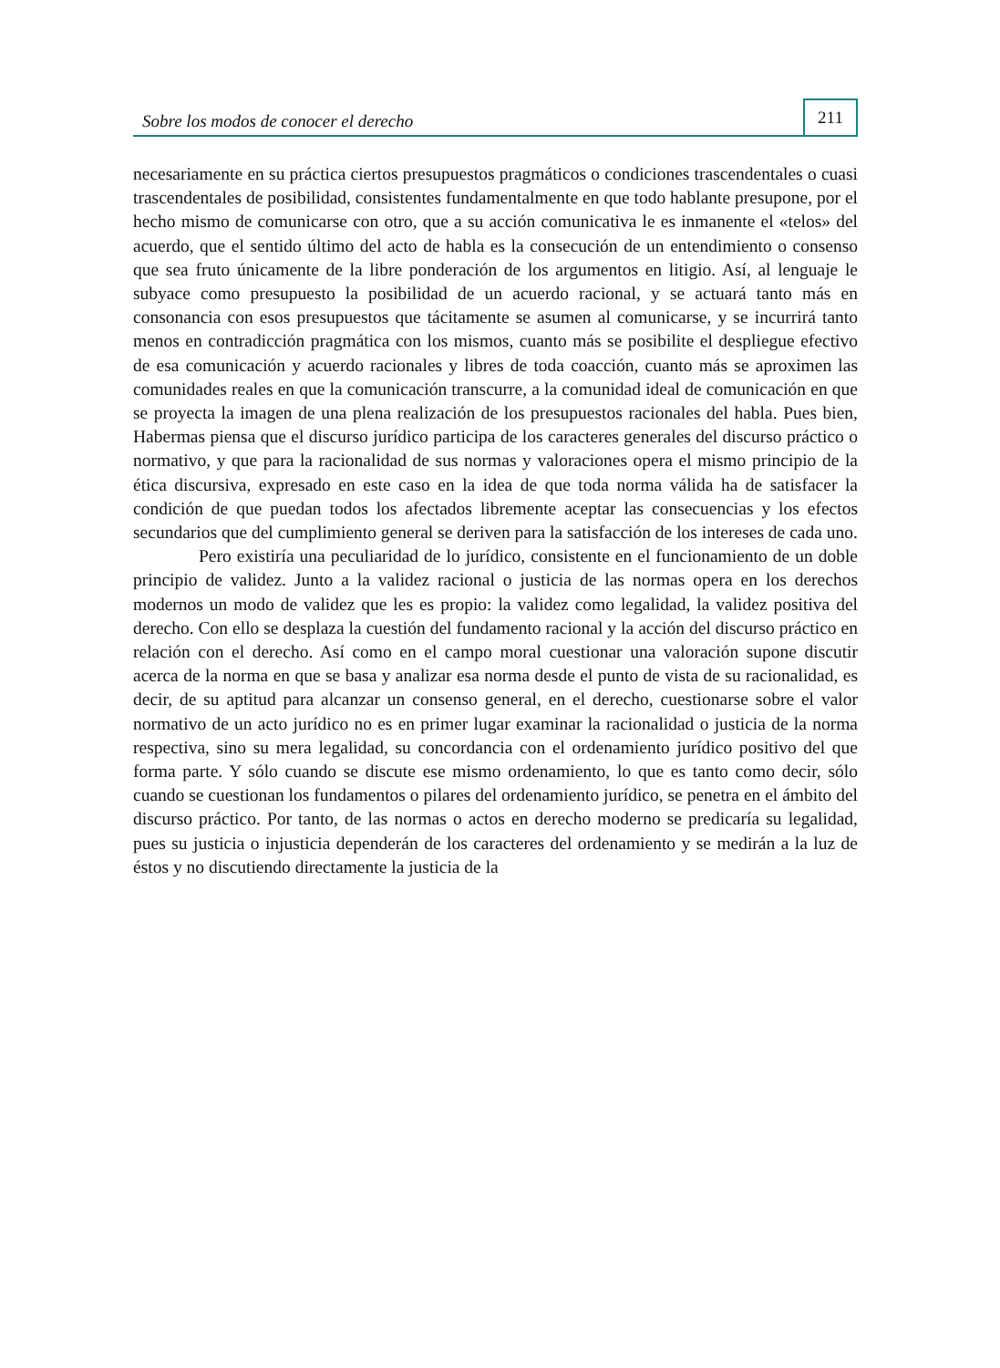Sobre los modos de conocer el derecho 211
necesariamente en su práctica ciertos presupuestos pragmáticos o condiciones trascendentales o cuasi trascendentales de posibilidad, consistentes fundamentalmente en que todo hablante presupone, por el hecho mismo de comunicarse con otro, que a su acción comunicativa le es inmanente el «telos» del acuerdo, que el sentido último del acto de habla es la consecución de un entendimiento o consenso que sea fruto únicamente de la libre ponderación de los argumentos en litigio. Así, al lenguaje le subyace como presupuesto la posibilidad de un acuerdo racional, y se actuará tanto más en consonancia con esos presupuestos que tácitamente se asumen al comunicarse, y se incurrirá tanto menos en contradicción pragmática con los mismos, cuanto más se posibilite el despliegue efectivo de esa comunicación y acuerdo racionales y libres de toda coacción, cuanto más se aproximen las comunidades reales en que la comunicación transcurre, a la comunidad ideal de comunicación en que se proyecta la imagen de una plena realización de los presupuestos racionales del habla. Pues bien, Habermas piensa que el discurso jurídico participa de los caracteres generales del discurso práctico o normativo, y que para la racionalidad de sus normas y valoraciones opera el mismo principio de la ética discursiva, expresado en este caso en la idea de que toda norma válida ha de satisfacer la condición de que puedan todos los afectados libremente aceptar las consecuencias y los efectos secundarios que del cumplimiento general se deriven para la satisfacción de los intereses de cada uno.
Pero existiría una peculiaridad de lo jurídico, consistente en el funcionamiento de un doble principio de validez. Junto a la validez racional o justicia de las normas opera en los derechos modernos un modo de validez que les es propio: la validez como legalidad, la validez positiva del derecho. Con ello se desplaza la cuestión del fundamento racional y la acción del discurso práctico en relación con el derecho. Así como en el campo moral cuestionar una valoración supone discutir acerca de la norma en que se basa y analizar esa norma desde el punto de vista de su racionalidad, es decir, de su aptitud para alcanzar un consenso general, en el derecho, cuestionarse sobre el valor normativo de un acto jurídico no es en primer lugar examinar la racionalidad o justicia de la norma respectiva, sino su mera legalidad, su concordancia con el ordenamiento jurídico positivo del que forma parte. Y sólo cuando se discute ese mismo ordenamiento, lo que es tanto como decir, sólo cuando se cuestionan los fundamentos o pilares del ordenamiento jurídico, se penetra en el ámbito del discurso práctico. Por tanto, de las normas o actos en derecho moderno se predicaría su legalidad, pues su justicia o injusticia dependerán de los caracteres del ordenamiento y se medirán a la luz de éstos y no discutiendo directamente la justicia de la